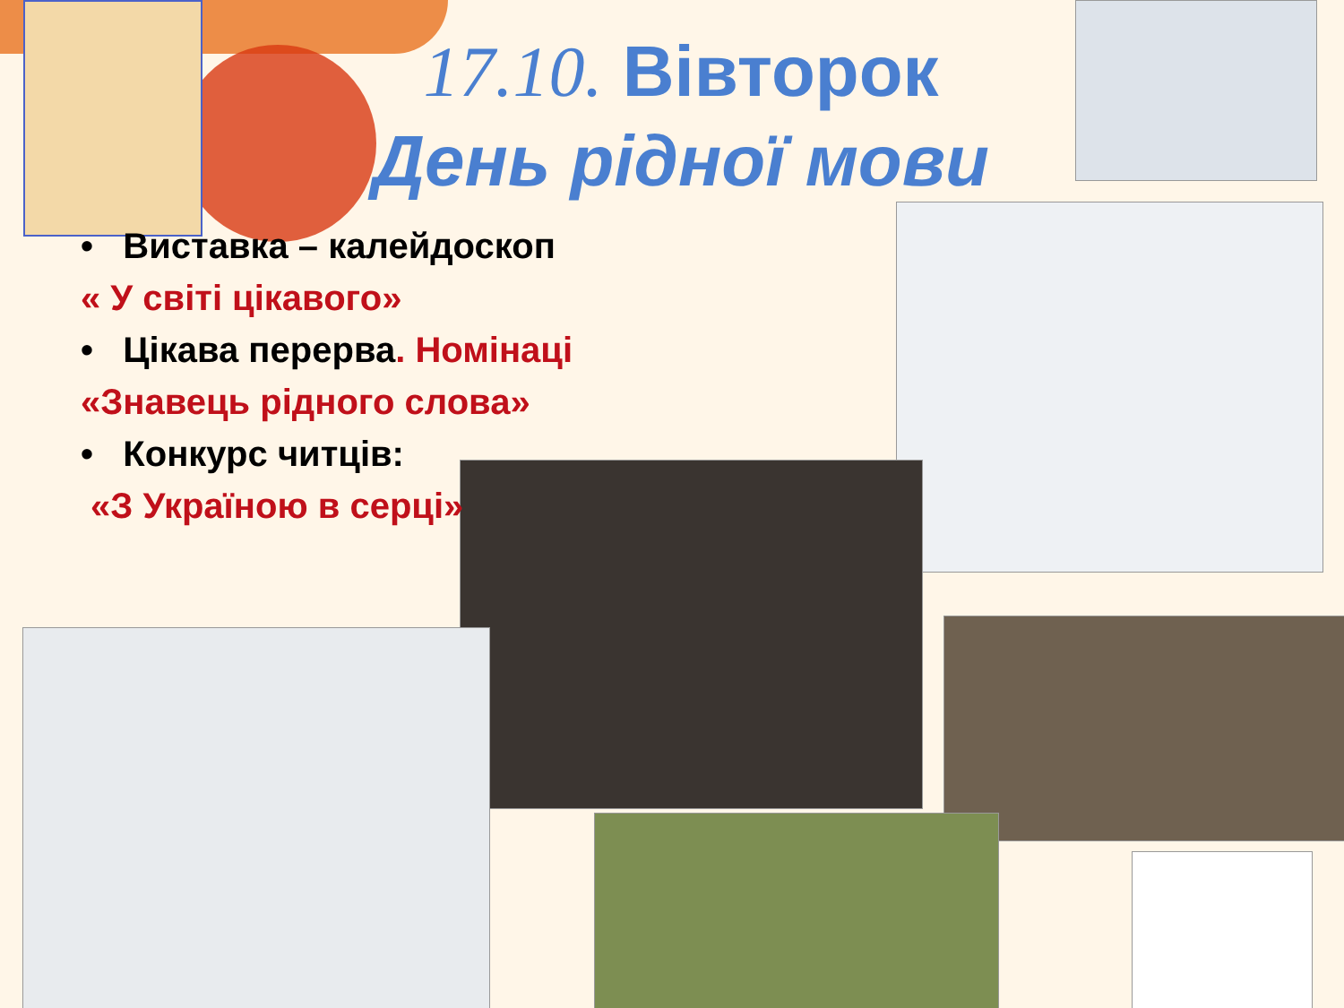17.10. Вівторок
День рідної мови
• Виставка – калейдоскоп
« У світі цікавого»
• Цікава перерва. Номінаці
«Знавець рідного слова»
• Конкурс читців:
«З Україною в серці»